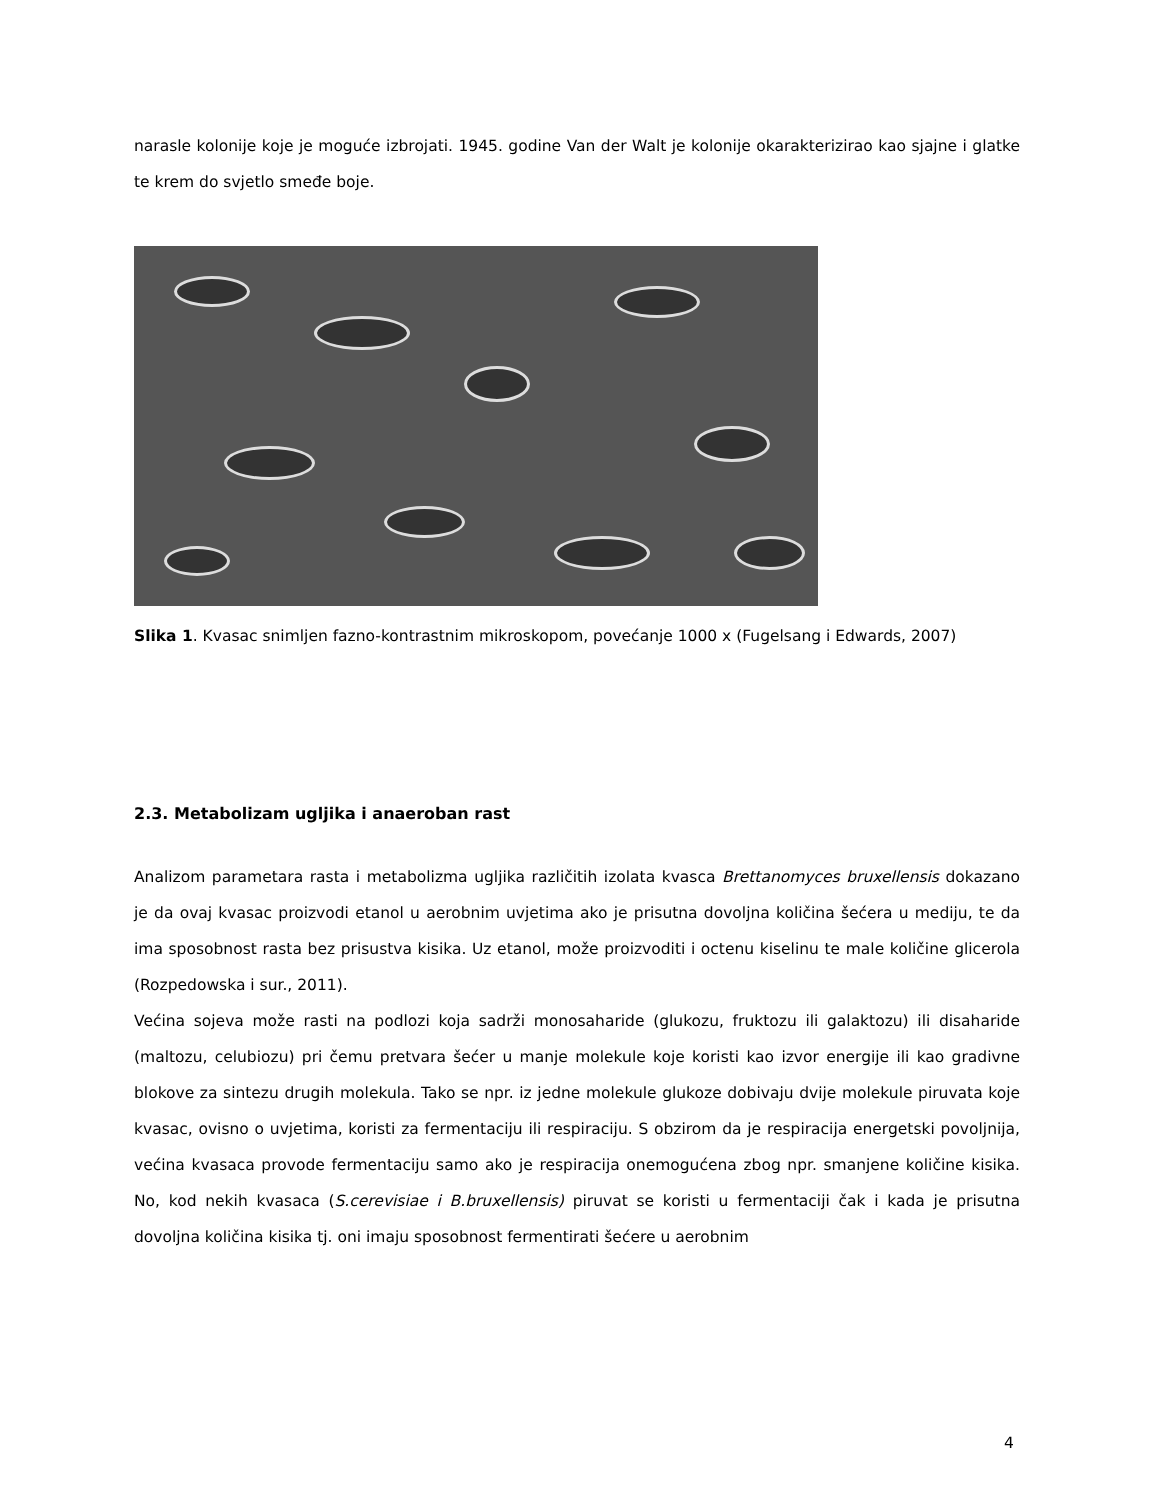narasle kolonije koje je moguće izbrojati. 1945. godine Van der Walt je kolonije okarakterizirao kao sjajne i glatke te krem do svjetlo smeđe boje.
Slika 1. Kvasac snimljen fazno-kontrastnim mikroskopom, povećanje 1000 x (Fugelsang i Edwards, 2007)
2.3. Metabolizam ugljika i anaeroban rast
Analizom parametara rasta i metabolizma ugljika različitih izolata kvasca Brettanomyces bruxellensis dokazano je da ovaj kvasac proizvodi etanol u aerobnim uvjetima ako je prisutna dovoljna količina šećera u mediju, te da ima sposobnost rasta bez prisustva kisika. Uz etanol, može proizvoditi i octenu kiselinu te male količine glicerola (Rozpedowska i sur., 2011).
Većina sojeva može rasti na podlozi koja sadrži monosaharide (glukozu, fruktozu ili galaktozu) ili disaharide (maltozu, celubiozu) pri čemu pretvara šećer u manje molekule koje koristi kao izvor energije ili kao gradivne blokove za sintezu drugih molekula. Tako se npr. iz jedne molekule glukoze dobivaju dvije molekule piruvata koje kvasac, ovisno o uvjetima, koristi za fermentaciju ili respiraciju. S obzirom da je respiracija energetski povoljnija, većina kvasaca provode fermentaciju samo ako je respiracija onemogućena zbog npr. smanjene količine kisika. No, kod nekih kvasaca (S.cerevisiae i B.bruxellensis) piruvat se koristi u fermentaciji čak i kada je prisutna dovoljna količina kisika tj. oni imaju sposobnost fermentirati šećere u aerobnim
4